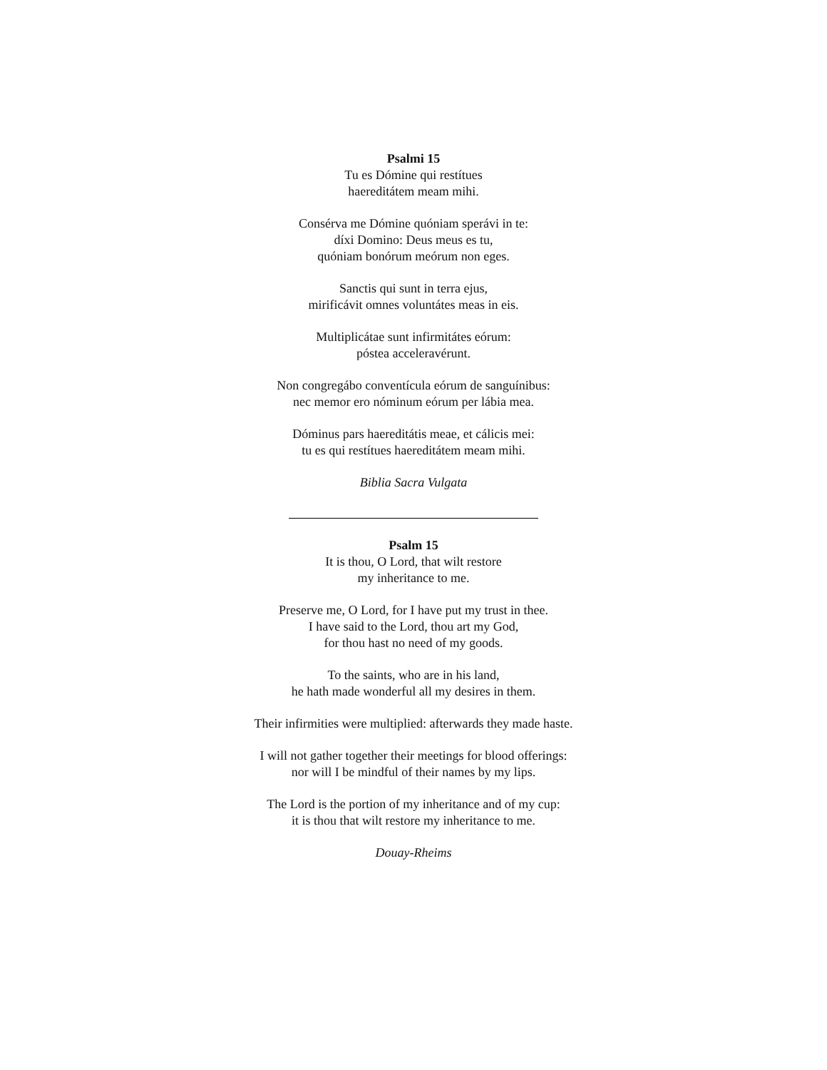Psalmi 15
Tu es Dómine qui restítues
haereditátem meam mihi.
Consérva me Dómine quóniam sperávi in te:
díxi Domino: Deus meus es tu,
quóniam bonórum meórum non eges.
Sanctis qui sunt in terra ejus,
mirificávit omnes voluntátes meas in eis.
Multiplicátae sunt infirmitátes eórum:
póstea acceleravérunt.
Non congregábo conventícula eórum de sanguínibus:
nec memor ero nóminum eórum per lábia mea.
Dóminus pars haereditátis meae, et cálicis mei:
tu es qui restítues haereditátem meam mihi.
Biblia Sacra Vulgata
Psalm 15
It is thou, O Lord, that wilt restore
my inheritance to me.
Preserve me, O Lord, for I have put my trust in thee.
I have said to the Lord, thou art my God,
for thou hast no need of my goods.
To the saints, who are in his land,
he hath made wonderful all my desires in them.
Their infirmities were multiplied: afterwards they made haste.
I will not gather together their meetings for blood offerings:
nor will I be mindful of their names by my lips.
The Lord is the portion of my inheritance and of my cup:
it is thou that wilt restore my inheritance to me.
Douay-Rheims